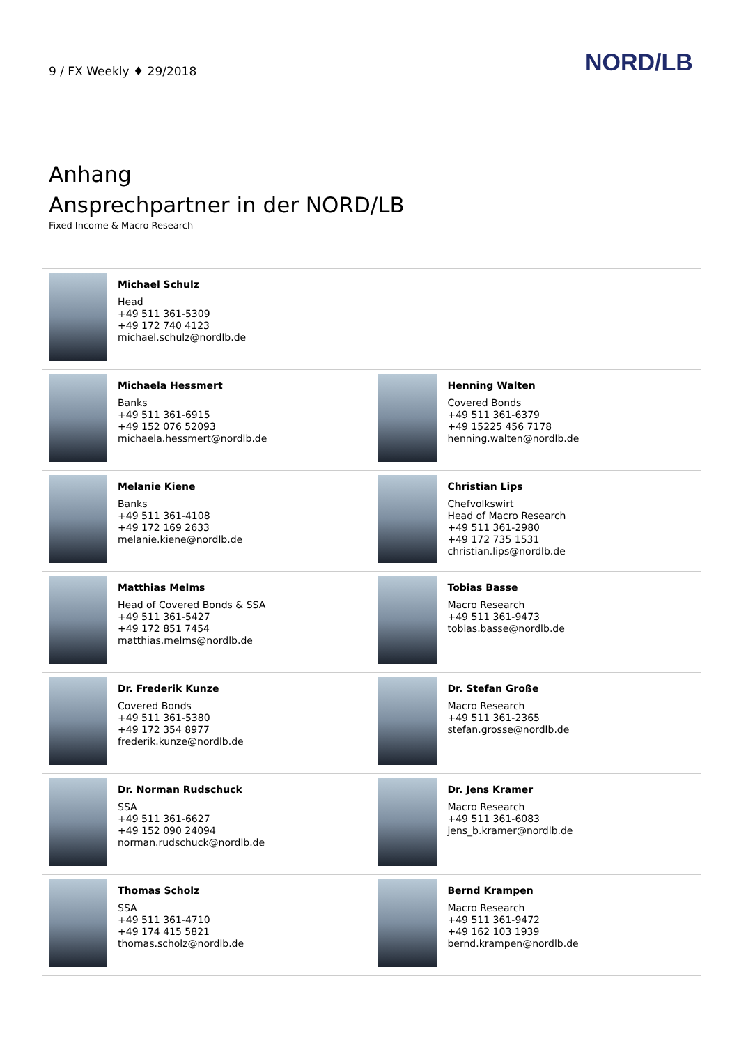9 / FX Weekly ♦ 29/2018 NORD/LB
Anhang
Ansprechpartner in der NORD/LB
Fixed Income & Macro Research
| | Michael Schulz Head +49 511 361-5309 +49 172 740 4123 michael.schulz@nordlb.de | | |
| | Michaela Hessmert Banks +49 511 361-6915 +49 152 076 52093 michaela.hessmert@nordlb.de | | Henning Walten Covered Bonds +49 511 361-6379 +49 15225 456 7178 henning.walten@nordlb.de |
| | Melanie Kiene Banks +49 511 361-4108 +49 172 169 2633 melanie.kiene@nordlb.de | | Christian Lips Chefvolkswirt Head of Macro Research +49 511 361-2980 +49 172 735 1531 christian.lips@nordlb.de |
| | Matthias Melms Head of Covered Bonds & SSA +49 511 361-5427 +49 172 851 7454 matthias.melms@nordlb.de | | Tobias Basse Macro Research +49 511 361-9473 tobias.basse@nordlb.de |
| | Dr. Frederik Kunze Covered Bonds +49 511 361-5380 +49 172 354 8977 frederik.kunze@nordlb.de | | Dr. Stefan Große Macro Research +49 511 361-2365 stefan.grosse@nordlb.de |
| | Dr. Norman Rudschuck SSA +49 511 361-6627 +49 152 090 24094 norman.rudschuck@nordlb.de | | Dr. Jens Kramer Macro Research +49 511 361-6083 jens_b.kramer@nordlb.de |
| | Thomas Scholz SSA +49 511 361-4710 +49 174 415 5821 thomas.scholz@nordlb.de | | Bernd Krampen Macro Research +49 511 361-9472 +49 162 103 1939 bernd.krampen@nordlb.de |